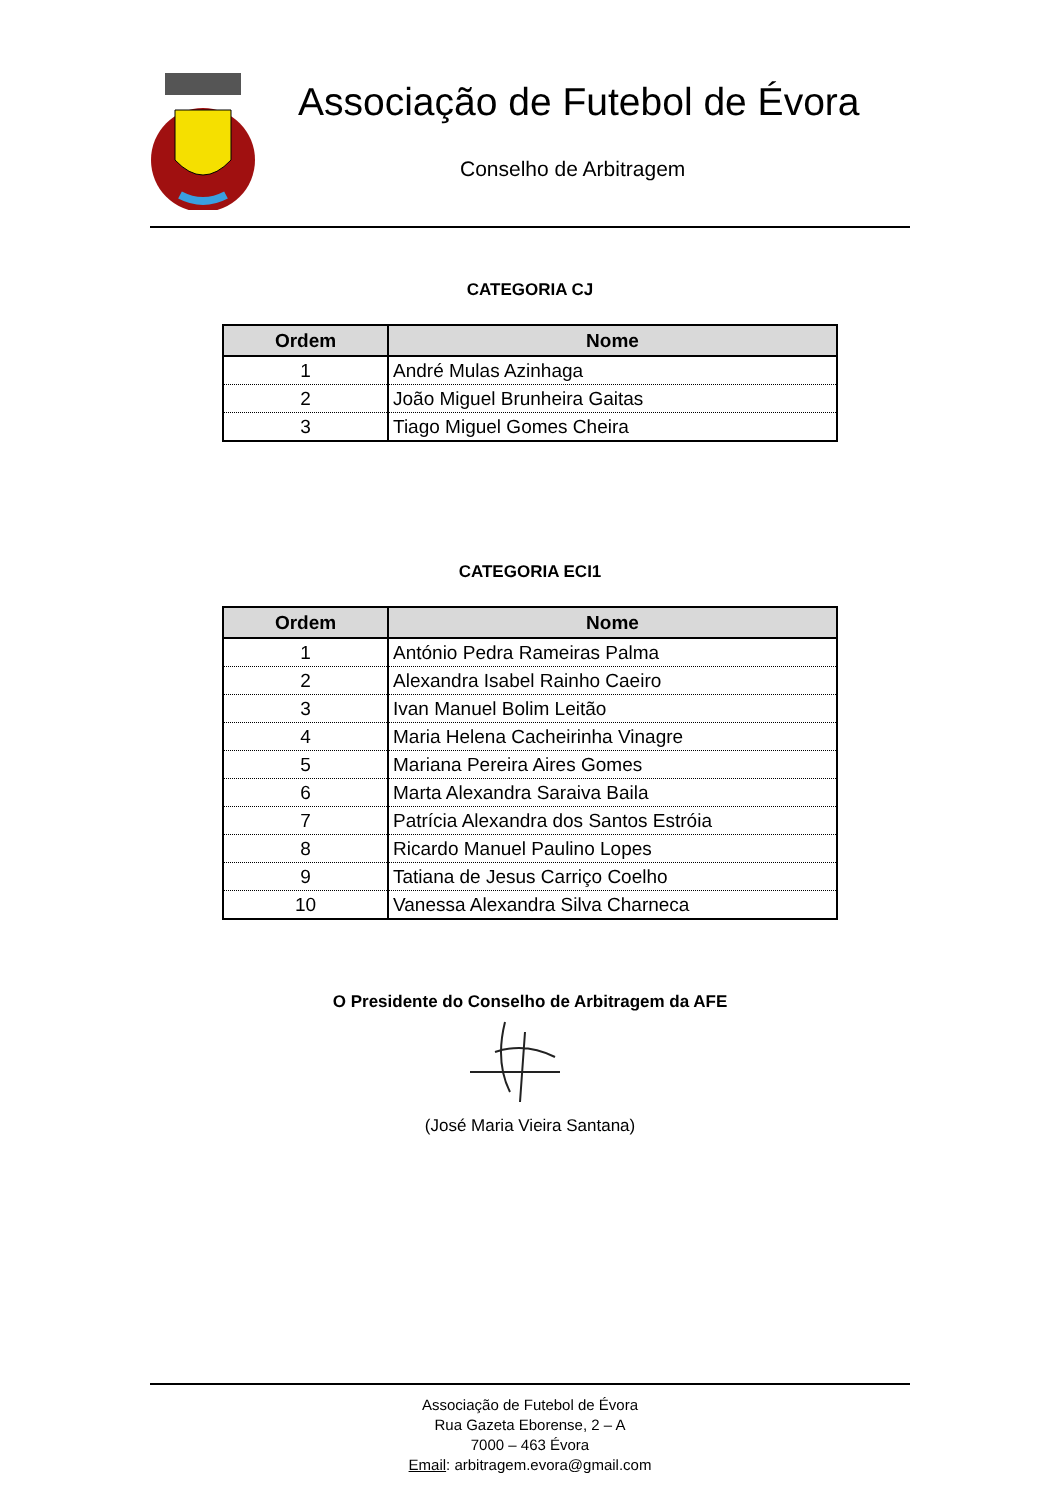Associação de Futebol de Évora
Conselho de Arbitragem
CATEGORIA CJ
| Ordem | Nome |
| --- | --- |
| 1 | André Mulas Azinhaga |
| 2 | João Miguel Brunheira Gaitas |
| 3 | Tiago Miguel Gomes Cheira |
CATEGORIA ECI1
| Ordem | Nome |
| --- | --- |
| 1 | António Pedra Rameiras Palma |
| 2 | Alexandra Isabel Rainho Caeiro |
| 3 | Ivan Manuel Bolim Leitão |
| 4 | Maria Helena Cacheirinha Vinagre |
| 5 | Mariana Pereira Aires Gomes |
| 6 | Marta Alexandra Saraiva Baila |
| 7 | Patrícia Alexandra dos Santos Estróia |
| 8 | Ricardo Manuel Paulino Lopes |
| 9 | Tatiana de Jesus Carriço Coelho |
| 10 | Vanessa Alexandra Silva Charneca |
O Presidente do Conselho de Arbitragem da AFE
(José Maria Vieira Santana)
Associação de Futebol de Évora
Rua Gazeta Eborense, 2 – A
7000 – 463 Évora
Email: arbitragem.evora@gmail.com